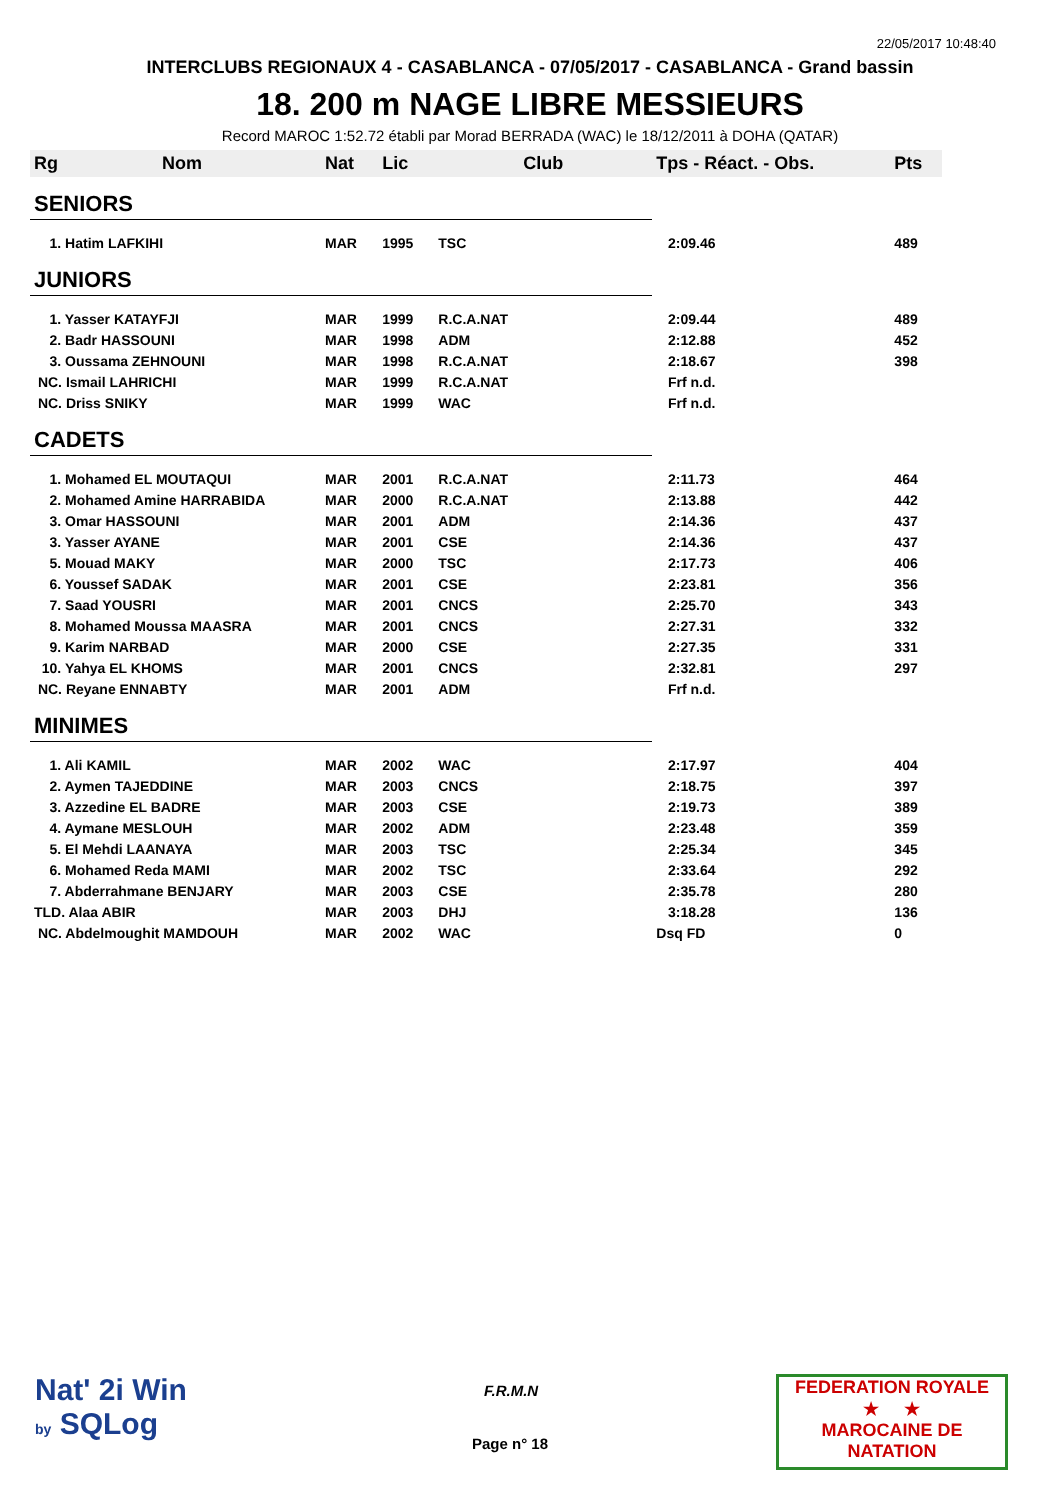22/05/2017 10:48:40
INTERCLUBS REGIONAUX 4 - CASABLANCA - 07/05/2017 - CASABLANCA - Grand bassin
18. 200 m NAGE LIBRE MESSIEURS
Record MAROC 1:52.72 établi par Morad BERRADA (WAC) le 18/12/2011 à DOHA (QATAR)
| Rg | Nom | Nat | Lic | Club | Tps - Réact. - Obs. | Pts |
| --- | --- | --- | --- | --- | --- | --- |
| SENIORS | | | | | | |
| 1. Hatim LAFKIHI | | MAR | 1995 | TSC | 2:09.46 | 489 |
| JUNIORS | | | | | | |
| 1. Yasser KATAYFJI | | MAR | 1999 | R.C.A.NAT | 2:09.44 | 489 |
| 2. Badr HASSOUNI | | MAR | 1998 | ADM | 2:12.88 | 452 |
| 3. Oussama ZEHNOUNI | | MAR | 1998 | R.C.A.NAT | 2:18.67 | 398 |
| NC. Ismail LAHRICHI | | MAR | 1999 | R.C.A.NAT | Frf n.d. | |
| NC. Driss SNIKY | | MAR | 1999 | WAC | Frf n.d. | |
| CADETS | | | | | | |
| 1. Mohamed EL MOUTAQUI | | MAR | 2001 | R.C.A.NAT | 2:11.73 | 464 |
| 2. Mohamed Amine HARRABIDA | | MAR | 2000 | R.C.A.NAT | 2:13.88 | 442 |
| 3. Omar HASSOUNI | | MAR | 2001 | ADM | 2:14.36 | 437 |
| 3. Yasser AYANE | | MAR | 2001 | CSE | 2:14.36 | 437 |
| 5. Mouad MAKY | | MAR | 2000 | TSC | 2:17.73 | 406 |
| 6. Youssef SADAK | | MAR | 2001 | CSE | 2:23.81 | 356 |
| 7. Saad YOUSRI | | MAR | 2001 | CNCS | 2:25.70 | 343 |
| 8. Mohamed Moussa MAASRA | | MAR | 2001 | CNCS | 2:27.31 | 332 |
| 9. Karim NARBAD | | MAR | 2000 | CSE | 2:27.35 | 331 |
| 10. Yahya EL KHOMS | | MAR | 2001 | CNCS | 2:32.81 | 297 |
| NC. Reyane ENNABTY | | MAR | 2001 | ADM | Frf n.d. | |
| MINIMES | | | | | | |
| 1. Ali KAMIL | | MAR | 2002 | WAC | 2:17.97 | 404 |
| 2. Aymen TAJEDDINE | | MAR | 2003 | CNCS | 2:18.75 | 397 |
| 3. Azzedine EL BADRE | | MAR | 2003 | CSE | 2:19.73 | 389 |
| 4. Aymane MESLOUH | | MAR | 2002 | ADM | 2:23.48 | 359 |
| 5. El Mehdi LAANAYA | | MAR | 2003 | TSC | 2:25.34 | 345 |
| 6. Mohamed Reda MAMI | | MAR | 2002 | TSC | 2:33.64 | 292 |
| 7. Abderrahmane BENJARY | | MAR | 2003 | CSE | 2:35.78 | 280 |
| TLD. Alaa ABIR | | MAR | 2003 | DHJ | 3:18.28 | 136 |
| NC. Abdelmoughit MAMDOUH | | MAR | 2002 | WAC | Dsq FD | 0 |
Nat' 2i Win
by SQLog
F.R.M.N
Page n° 18
FEDERATION ROYALE
★ ★
MAROCAINE DE NATATION